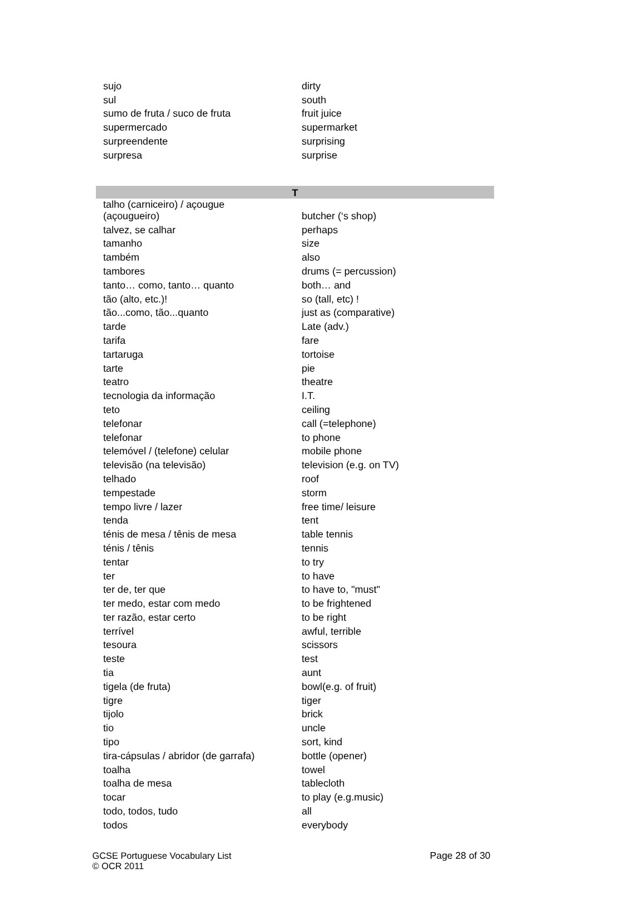| sujo | dirty |
| sul | south |
| sumo de fruta / suco de fruta | fruit juice |
| supermercado | supermarket |
| surpreendente | surprising |
| surpresa | surprise |
| T | |
| talho (carniceiro) / açougue (açougueiro) | butcher (‘s shop) |
| talvez, se calhar | perhaps |
| tamanho | size |
| também | also |
| tambores | drums (= percussion) |
| tanto… como, tanto… quanto | both… and |
| tão (alto, etc.)! | so (tall, etc) ! |
| tão...como, tão...quanto | just as (comparative) |
| tarde | Late (adv.) |
| tarifa | fare |
| tartaruga | tortoise |
| tarte | pie |
| teatro | theatre |
| tecnologia da informação | I.T. |
| teto | ceiling |
| telefonar | call (=telephone) |
| telefonar | to phone |
| telemóvel / (telefone) celular | mobile phone |
| televisão (na televisão) | television (e.g. on TV) |
| telhado | roof |
| tempestade | storm |
| tempo livre / lazer | free time/ leisure |
| tenda | tent |
| ténis de mesa / tênis de mesa | table tennis |
| ténis / tênis | tennis |
| tentar | to try |
| ter | to have |
| ter de, ter que | to have to, "must" |
| ter medo, estar com medo | to be frightened |
| ter razão, estar certo | to be right |
| terrível | awful, terrible |
| tesoura | scissors |
| teste | test |
| tia | aunt |
| tigela (de fruta) | bowl(e.g. of fruit) |
| tigre | tiger |
| tijolo | brick |
| tio | uncle |
| tipo | sort, kind |
| tira-cápsulas / abridor (de garrafa) | bottle (opener) |
| toalha | towel |
| toalha de mesa | tablecloth |
| tocar | to play (e.g.music) |
| todo, todos, tudo | all |
| todos | everybody |
GCSE Portuguese Vocabulary List
© OCR 2011
Page 28 of 30